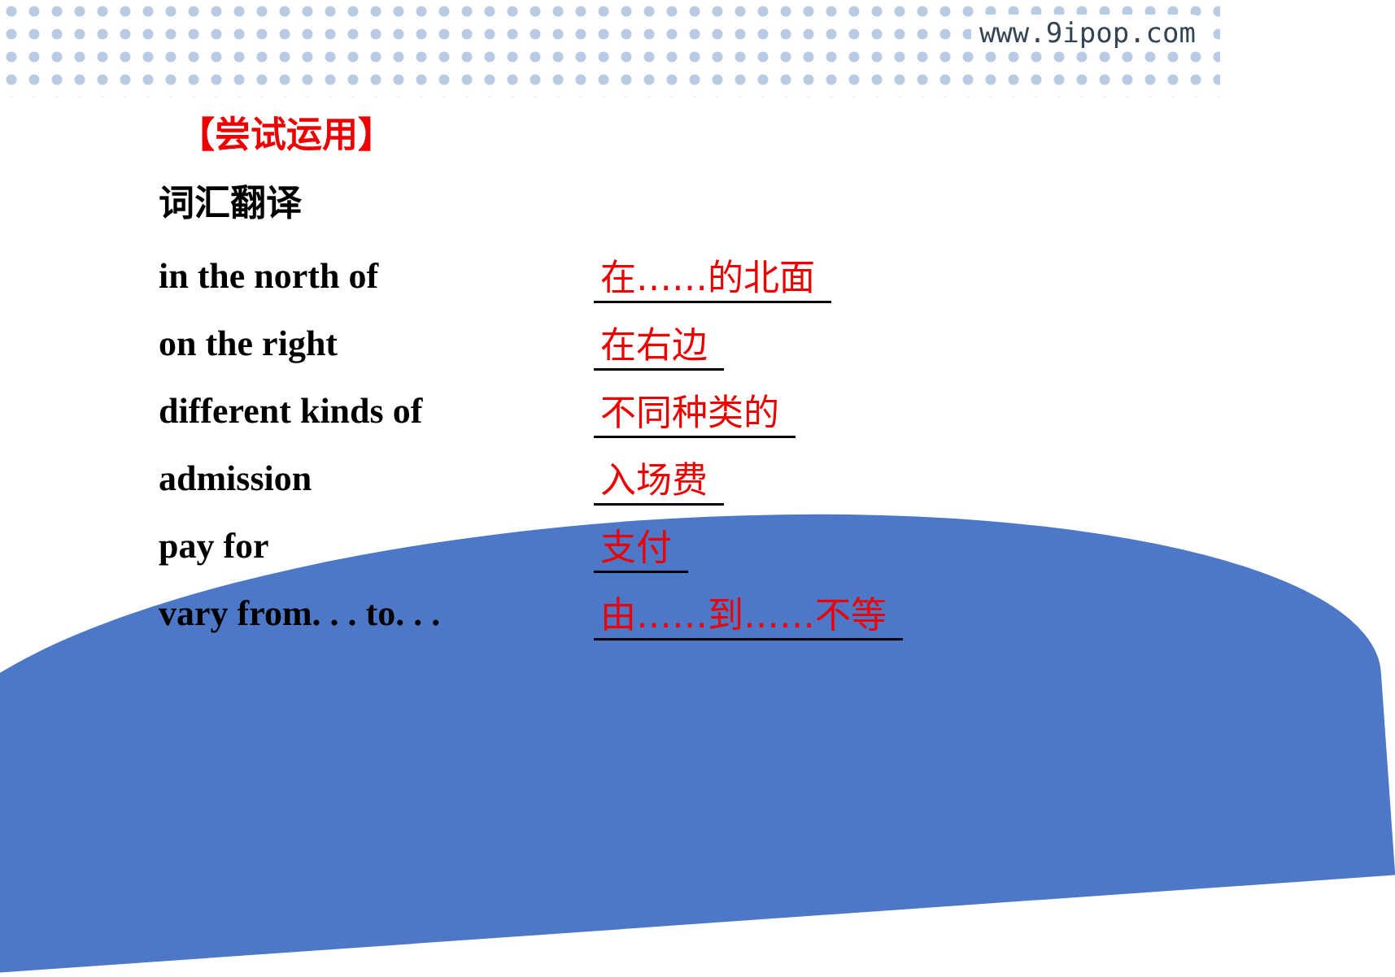www.9ipop.com
【尝试运用】
词汇翻译
in the north of 在……的北面
on the right 在右边
different kinds of 不同种类的
admission 入场费
pay for 支付
vary from. . . to. . .
由……到……不等